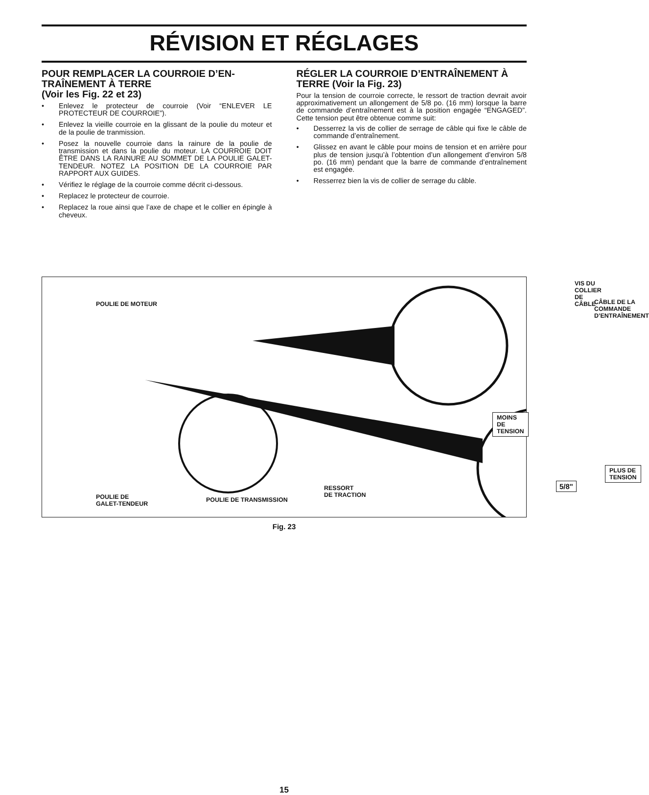RÉVISION ET RÉGLAGES
POUR REMPLACER LA COURROIE D’EN-TRAÎNEMENT À TERRE
(Voir les Fig. 22 et 23)
• Enlevez le protecteur de courroie (Voir “ENLEVER LE PROTECTEUR DE COURROIE”).
• Enlevez la vieille courroie en la glissant de la poulie du moteur et de la poulie de tranmission.
• Posez la nouvelle courroie dans la rainure de la poulie de transmission et dans la poulie du moteur. LA COURROIE DOIT ÊTRE DANS LA RAINURE AU SOMMET DE LA POULIE GALET-TENDEUR. NOTEZ LA POSITION DE LA COURROIE PAR RAPPORT AUX GUIDES.
• Vérifiez le réglage de la courroie comme décrit ci-dessous.
• Replacez le protecteur de courroie.
• Replacez la roue ainsi que l’axe de chape et le collier en épingle à cheveux.
RÉGLER LA COURROIE D’ENTRAÎNEMENT À TERRE (Voir la Fig. 23)
Pour la tension de courroie correcte, le ressort de traction devrait avoir approximativement un allongement de 5/8 po. (16 mm) lorsque la barre de commande d’entraînement est à la position engagée “ENGAGED”. Cette tension peut être obtenue comme suit:
• Desserrez la vis de collier de serrage de câble qui fixe le câble de commande d’entraînement.
• Glissez en avant le câble pour moins de tension et en arrière pour plus de tension jusqu’à l’obtention d’un allongement d’environ 5/8 po. (16 mm) pendant que la barre de commande d’entraînement est engagée.
• Resserrez bien la vis de collier de serrage du câble.
POULIE DE MOTEUR
VIS DU COLLIER
DE CÂBLE
CÂBLE DE LA
COMMANDE
D’ENTRAÎNEMENT
MOINS DE
TENSION
PLUS DE
TENSION
5/8"
RESSORT
DE TRACTION
POULIE DE
GALET-TENDEUR
POULIE DE TRANSMISSION
Fig. 23
15